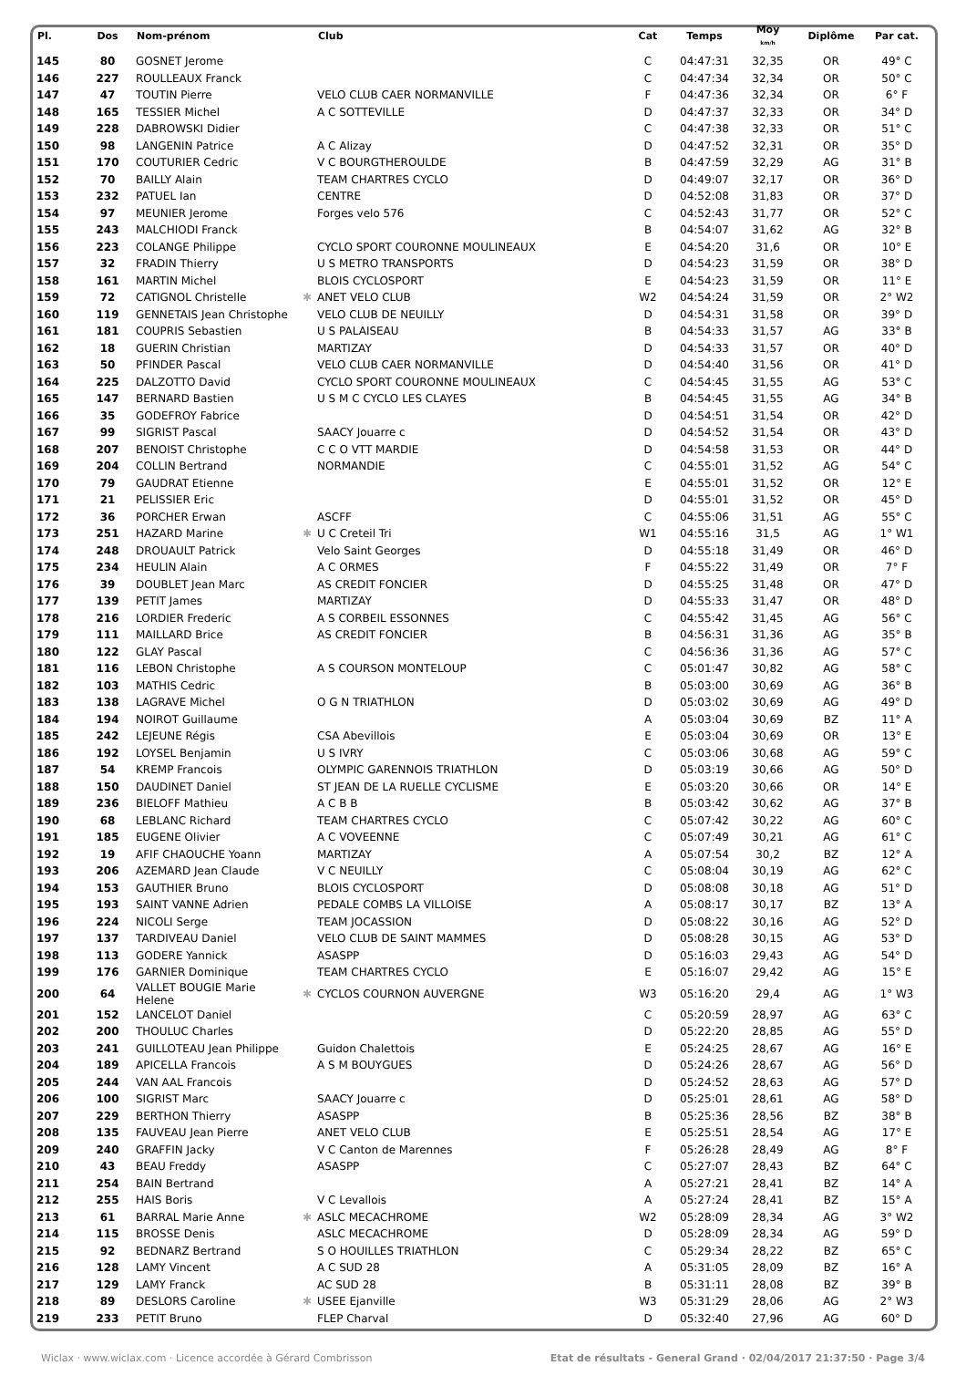| Pl. | Dos | Nom-prénom | | Club | Cat | Temps | Moy km/h | Diplôme | Par cat. |
| --- | --- | --- | --- | --- | --- | --- | --- | --- | --- |
| 145 | 80 | GOSNET Jerome | | | C | 04:47:31 | 32,35 | OR | 49° C |
| 146 | 227 | ROULLEAUX Franck | | | C | 04:47:34 | 32,34 | OR | 50° C |
| 147 | 47 | TOUTIN Pierre | | VELO CLUB CAER NORMANVILLE | F | 04:47:36 | 32,34 | OR | 6° F |
| 148 | 165 | TESSIER Michel | | A C SOTTEVILLE | D | 04:47:37 | 32,33 | OR | 34° D |
| 149 | 228 | DABROWSKI Didier | | | C | 04:47:38 | 32,33 | OR | 51° C |
| 150 | 98 | LANGENIN Patrice | | A C Alizay | D | 04:47:52 | 32,31 | OR | 35° D |
| 151 | 170 | COUTURIER Cedric | | V C BOURGTHEROULDE | B | 04:47:59 | 32,29 | AG | 31° B |
| 152 | 70 | BAILLY Alain | | TEAM CHARTRES CYCLO | D | 04:49:07 | 32,17 | OR | 36° D |
| 153 | 232 | PATUEL Ian | | CENTRE | D | 04:52:08 | 31,83 | OR | 37° D |
| 154 | 97 | MEUNIER Jerome | | Forges velo 576 | C | 04:52:43 | 31,77 | OR | 52° C |
| 155 | 243 | MALCHIODI Franck | | | B | 04:54:07 | 31,62 | AG | 32° B |
| 156 | 223 | COLANGE Philippe | | CYCLO SPORT COURONNE MOULINEAUX | E | 04:54:20 | 31,6 | OR | 10° E |
| 157 | 32 | FRADIN Thierry | | U S METRO TRANSPORTS | D | 04:54:23 | 31,59 | OR | 38° D |
| 158 | 161 | MARTIN Michel | | BLOIS CYCLOSPORT | E | 04:54:23 | 31,59 | OR | 11° E |
| 159 | 72 | CATIGNOL Christelle | ✱ | ANET VELO CLUB | W2 | 04:54:24 | 31,59 | OR | 2° W2 |
| 160 | 119 | GENNETAIS Jean Christophe | | VELO CLUB DE NEUILLY | D | 04:54:31 | 31,58 | OR | 39° D |
| 161 | 181 | COUPRIS Sebastien | | U S PALAISEAU | B | 04:54:33 | 31,57 | AG | 33° B |
| 162 | 18 | GUERIN Christian | | MARTIZAY | D | 04:54:33 | 31,57 | OR | 40° D |
| 163 | 50 | PFINDER Pascal | | VELO CLUB CAER NORMANVILLE | D | 04:54:40 | 31,56 | OR | 41° D |
| 164 | 225 | DALZOTTO David | | CYCLO SPORT COURONNE MOULINEAUX | C | 04:54:45 | 31,55 | AG | 53° C |
| 165 | 147 | BERNARD Bastien | | U S M C CYCLO LES CLAYES | B | 04:54:45 | 31,55 | AG | 34° B |
| 166 | 35 | GODEFROY Fabrice | | | D | 04:54:51 | 31,54 | OR | 42° D |
| 167 | 99 | SIGRIST Pascal | | SAACY Jouarre c | D | 04:54:52 | 31,54 | OR | 43° D |
| 168 | 207 | BENOIST Christophe | | C C O VTT MARDIE | D | 04:54:58 | 31,53 | OR | 44° D |
| 169 | 204 | COLLIN Bertrand | | NORMANDIE | C | 04:55:01 | 31,52 | AG | 54° C |
| 170 | 79 | GAUDRAT Etienne | | | E | 04:55:01 | 31,52 | OR | 12° E |
| 171 | 21 | PELISSIER Eric | | | D | 04:55:01 | 31,52 | OR | 45° D |
| 172 | 36 | PORCHER Erwan | | ASCFF | C | 04:55:06 | 31,51 | AG | 55° C |
| 173 | 251 | HAZARD Marine | ✱ | U C Creteil Tri | W1 | 04:55:16 | 31,5 | AG | 1° W1 |
| 174 | 248 | DROUAULT Patrick | | Velo Saint Georges | D | 04:55:18 | 31,49 | OR | 46° D |
| 175 | 234 | HEULIN Alain | | A C ORMES | F | 04:55:22 | 31,49 | OR | 7° F |
| 176 | 39 | DOUBLET Jean Marc | | AS CREDIT FONCIER | D | 04:55:25 | 31,48 | OR | 47° D |
| 177 | 139 | PETIT James | | MARTIZAY | D | 04:55:33 | 31,47 | OR | 48° D |
| 178 | 216 | LORDIER Frederic | | A S CORBEIL ESSONNES | C | 04:55:42 | 31,45 | AG | 56° C |
| 179 | 111 | MAILLARD Brice | | AS CREDIT FONCIER | B | 04:56:31 | 31,36 | AG | 35° B |
| 180 | 122 | GLAY Pascal | | | C | 04:56:36 | 31,36 | AG | 57° C |
| 181 | 116 | LEBON Christophe | | A S COURSON MONTELOUP | C | 05:01:47 | 30,82 | AG | 58° C |
| 182 | 103 | MATHIS Cedric | | | B | 05:03:00 | 30,69 | AG | 36° B |
| 183 | 138 | LAGRAVE Michel | | O G N TRIATHLON | D | 05:03:02 | 30,69 | AG | 49° D |
| 184 | 194 | NOIROT Guillaume | | | A | 05:03:04 | 30,69 | BZ | 11° A |
| 185 | 242 | LEJEUNE Régis | | CSA Abevillois | E | 05:03:04 | 30,69 | OR | 13° E |
| 186 | 192 | LOYSEL Benjamin | | U S IVRY | C | 05:03:06 | 30,68 | AG | 59° C |
| 187 | 54 | KREMP Francois | | OLYMPIC GARENNOIS TRIATHLON | D | 05:03:19 | 30,66 | AG | 50° D |
| 188 | 150 | DAUDINET Daniel | | ST JEAN DE LA RUELLE CYCLISME | E | 05:03:20 | 30,66 | OR | 14° E |
| 189 | 236 | BIELOFF Mathieu | | A C B B | B | 05:03:42 | 30,62 | AG | 37° B |
| 190 | 68 | LEBLANC Richard | | TEAM CHARTRES CYCLO | C | 05:07:42 | 30,22 | AG | 60° C |
| 191 | 185 | EUGENE Olivier | | A C VOVEENNE | C | 05:07:49 | 30,21 | AG | 61° C |
| 192 | 19 | AFIF CHAOUCHE Yoann | | MARTIZAY | A | 05:07:54 | 30,2 | BZ | 12° A |
| 193 | 206 | AZEMARD Jean Claude | | V C NEUILLY | C | 05:08:04 | 30,19 | AG | 62° C |
| 194 | 153 | GAUTHIER Bruno | | BLOIS CYCLOSPORT | D | 05:08:08 | 30,18 | AG | 51° D |
| 195 | 193 | SAINT VANNE Adrien | | PEDALE COMBS LA VILLOISE | A | 05:08:17 | 30,17 | BZ | 13° A |
| 196 | 224 | NICOLI Serge | | TEAM JOCASSION | D | 05:08:22 | 30,16 | AG | 52° D |
| 197 | 137 | TARDIVEAU Daniel | | VELO CLUB DE SAINT MAMMES | D | 05:08:28 | 30,15 | AG | 53° D |
| 198 | 113 | GODERE Yannick | | ASASPP | D | 05:16:03 | 29,43 | AG | 54° D |
| 199 | 176 | GARNIER Dominique | | TEAM CHARTRES CYCLO | E | 05:16:07 | 29,42 | AG | 15° E |
| 200 | 64 | VALLET BOUGIE Marie Helene | ✱ | CYCLOS COURNON AUVERGNE | W3 | 05:16:20 | 29,4 | AG | 1° W3 |
| 201 | 152 | LANCELOT Daniel | | | C | 05:20:59 | 28,97 | AG | 63° C |
| 202 | 200 | THOULUC Charles | | | D | 05:22:20 | 28,85 | AG | 55° D |
| 203 | 241 | GUILLOTEAU Jean Philippe | | Guidon Chalettois | E | 05:24:25 | 28,67 | AG | 16° E |
| 204 | 189 | APICELLA Francois | | A S M BOUYGUES | D | 05:24:26 | 28,67 | AG | 56° D |
| 205 | 244 | VAN AAL Francois | | | D | 05:24:52 | 28,63 | AG | 57° D |
| 206 | 100 | SIGRIST Marc | | SAACY Jouarre c | D | 05:25:01 | 28,61 | AG | 58° D |
| 207 | 229 | BERTHON Thierry | | ASASPP | B | 05:25:36 | 28,56 | BZ | 38° B |
| 208 | 135 | FAUVEAU Jean Pierre | | ANET VELO CLUB | E | 05:25:51 | 28,54 | AG | 17° E |
| 209 | 240 | GRAFFIN Jacky | | V C Canton de Marennes | F | 05:26:28 | 28,49 | AG | 8° F |
| 210 | 43 | BEAU Freddy | | ASASPP | C | 05:27:07 | 28,43 | BZ | 64° C |
| 211 | 254 | BAIN Bertrand | | | A | 05:27:21 | 28,41 | BZ | 14° A |
| 212 | 255 | HAIS Boris | | V C Levallois | A | 05:27:24 | 28,41 | BZ | 15° A |
| 213 | 61 | BARRAL Marie Anne | ✱ | ASLC MECACHROME | W2 | 05:28:09 | 28,34 | AG | 3° W2 |
| 214 | 115 | BROSSE Denis | | ASLC MECACHROME | D | 05:28:09 | 28,34 | AG | 59° D |
| 215 | 92 | BEDNARZ Bertrand | | S O HOUILLES TRIATHLON | C | 05:29:34 | 28,22 | BZ | 65° C |
| 216 | 128 | LAMY Vincent | | A C SUD 28 | A | 05:31:05 | 28,09 | BZ | 16° A |
| 217 | 129 | LAMY Franck | | AC SUD 28 | B | 05:31:11 | 28,08 | BZ | 39° B |
| 218 | 89 | DESLORS Caroline | ✱ | USEE Ejanville | W3 | 05:31:29 | 28,06 | AG | 2° W3 |
| 219 | 233 | PETIT Bruno | | FLEP Charval | D | 05:32:40 | 27,96 | AG | 60° D |
Wiclax · www.wiclax.com · Licence accordée à Gérard Combrisson Etat de résultats - General Grand · 02/04/2017 21:37:50 · Page 3/4